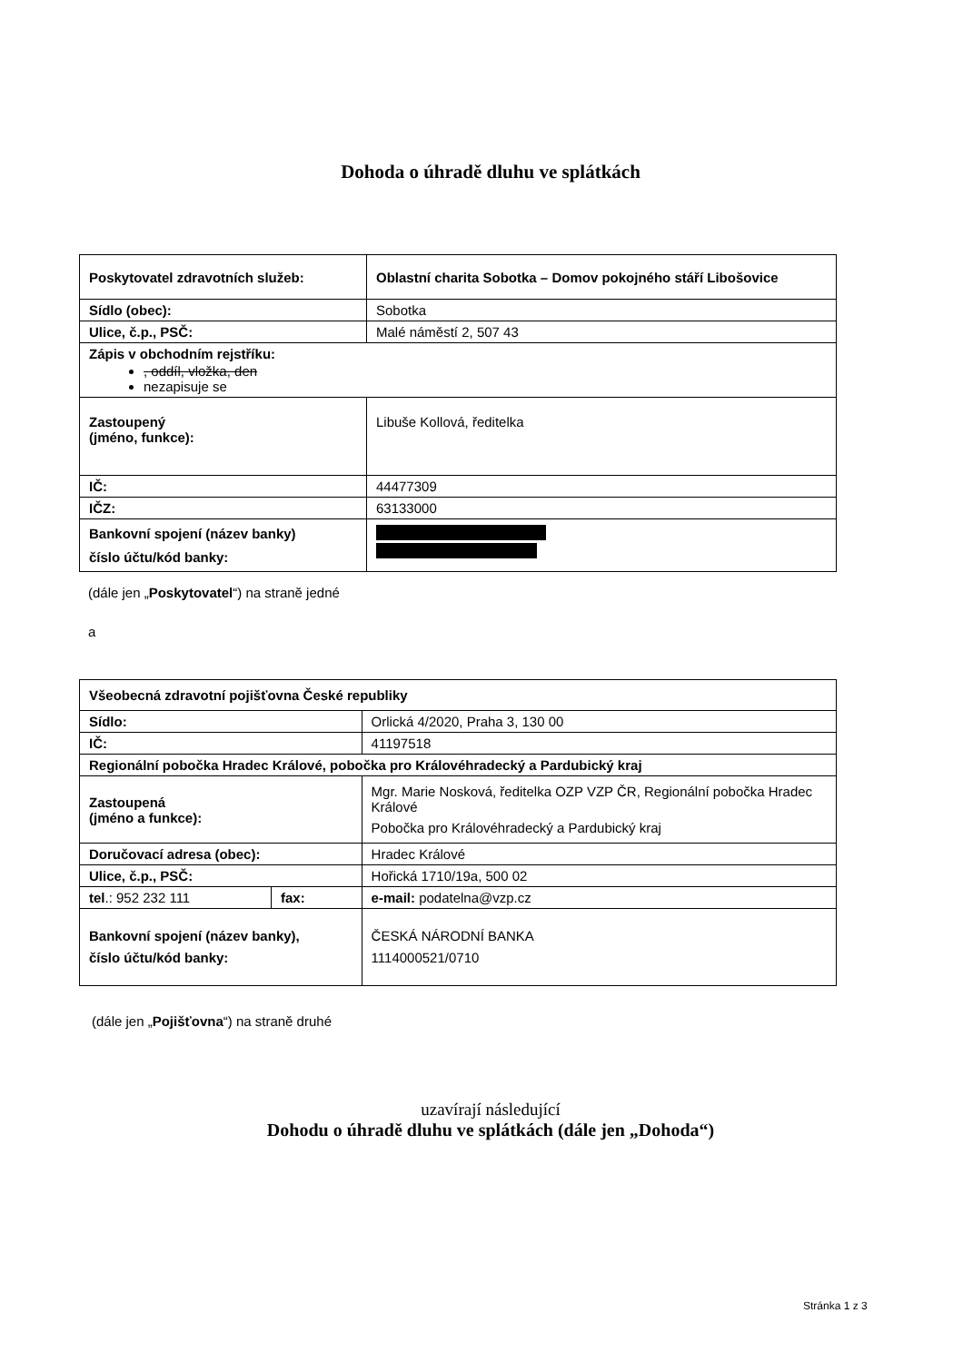Dohoda o úhradě dluhu ve splátkách
| Poskytovatel zdravotních služeb: | Oblastní charita Sobotka – Domov pokojného stáří Libošovice |
| Sídlo (obec): | Sobotka |
| Ulice, č.p., PSČ: | Malé náměstí 2, 507 43 |
| Zápis v obchodním rejstříku: , oddíl, vložka, den nezapisuje se | |
| Zastoupený (jméno, funkce): | Libuše Kollová, ředitelka |
| IČ: | 44477309 |
| IČZ: | 63133000 |
| Bankovní spojení (název banky) číslo účtu/kód banky: | |
(dále jen „Poskytovatel“) na straně jedné
a
| Všeobecná zdravotní pojišťovna České republiky | | | |
| Sídlo: | | Orlická 4/2020, Praha 3, 130 00 | |
| IČ: | | 41197518 | |
| Regionální pobočka Hradec Králové, pobočka pro Královéhradecký a Pardubický kraj | | | |
| Zastoupená (jméno a funkce): | | Mgr. Marie Nosková, ředitelka OZP VZP ČR, Regionální pobočka Hradec Králové Pobočka pro Královéhradecký a Pardubický kraj | |
| Doručovací adresa (obec): | | Hradec Králové | |
| Ulice, č.p., PSČ: | | Hořická 1710/19a, 500 02 | |
| tel .: 952 232 111 | fax: | | e-mail: podatelna@vzp.cz |
| Bankovní spojení (název banky), číslo účtu/kód banky: | | ČESKÁ NÁRODNÍ BANKA 1114000521/0710 | |
(dále jen „Pojišťovna“) na straně druhé
uzavírají následující
Dohodu o úhradě dluhu ve splátkách (dále jen „Dohoda“)
Stránka 1 z 3